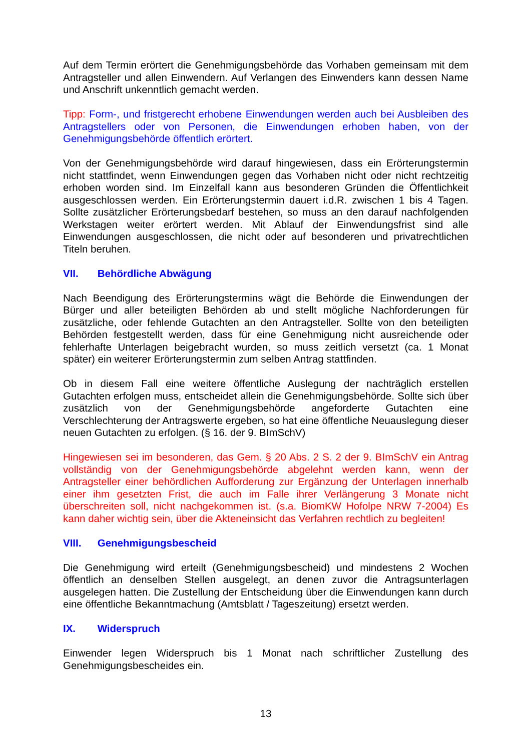Auf dem Termin erörtert die Genehmigungsbehörde das Vorhaben gemeinsam mit dem Antragsteller und allen Einwendern. Auf Verlangen des Einwenders kann dessen Name und Anschrift unkenntlich gemacht werden.
Tipp: Form-, und fristgerecht erhobene Einwendungen werden auch bei Ausbleiben des Antragstellers oder von Personen, die Einwendungen erhoben haben, von der Genehmigungsbehörde öffentlich erörtert.
Von der Genehmigungsbehörde wird darauf hingewiesen, dass ein Erörterungstermin nicht stattfindet, wenn Einwendungen gegen das Vorhaben nicht oder nicht rechtzeitig erhoben worden sind. Im Einzelfall kann aus besonderen Gründen die Öffentlichkeit ausgeschlossen werden. Ein Erörterungstermin dauert i.d.R. zwischen 1 bis 4 Tagen. Sollte zusätzlicher Erörterungsbedarf bestehen, so muss an den darauf nachfolgenden Werkstagen weiter erörtert werden. Mit Ablauf der Einwendungsfrist sind alle Einwendungen ausgeschlossen, die nicht oder auf besonderen und privatrechtlichen Titeln beruhen.
VII. Behördliche Abwägung
Nach Beendigung des Erörterungstermins wägt die Behörde die Einwendungen der Bürger und aller beteiligten Behörden ab und stellt mögliche Nachforderungen für zusätzliche, oder fehlende Gutachten an den Antragsteller. Sollte von den beteiligten Behörden festgestellt werden, dass für eine Genehmigung nicht ausreichende oder fehlerhafte Unterlagen beigebracht wurden, so muss zeitlich versetzt (ca. 1 Monat später) ein weiterer Erörterungstermin zum selben Antrag stattfinden.
Ob in diesem Fall eine weitere öffentliche Auslegung der nachträglich erstellen Gutachten erfolgen muss, entscheidet allein die Genehmigungsbehörde. Sollte sich über zusätzlich von der Genehmigungsbehörde angeforderte Gutachten eine Verschlechterung der Antragswerte ergeben, so hat eine öffentliche Neuauslegung dieser neuen Gutachten zu erfolgen. (§ 16. der 9. BImSchV)
Hingewiesen sei im besonderen, das Gem. § 20 Abs. 2 S. 2 der 9. BImSchV ein Antrag vollständig von der Genehmigungsbehörde abgelehnt werden kann, wenn der Antragsteller einer behördlichen Aufforderung zur Ergänzung der Unterlagen innerhalb einer ihm gesetzten Frist, die auch im Falle ihrer Verlängerung 3 Monate nicht überschreiten soll, nicht nachgekommen ist. (s.a. BiomKW Hofolpe NRW 7-2004) Es kann daher wichtig sein, über die Akteneinsicht das Verfahren rechtlich zu begleiten!
VIII. Genehmigungsbescheid
Die Genehmigung wird erteilt (Genehmigungsbescheid) und mindestens 2 Wochen öffentlich an denselben Stellen ausgelegt, an denen zuvor die Antragsunterlagen ausgelegen hatten. Die Zustellung der Entscheidung über die Einwendungen kann durch eine öffentliche Bekanntmachung (Amtsblatt / Tageszeitung) ersetzt werden.
IX. Widerspruch
Einwender legen Widerspruch bis 1 Monat nach schriftlicher Zustellung des Genehmigungsbescheides ein.
13